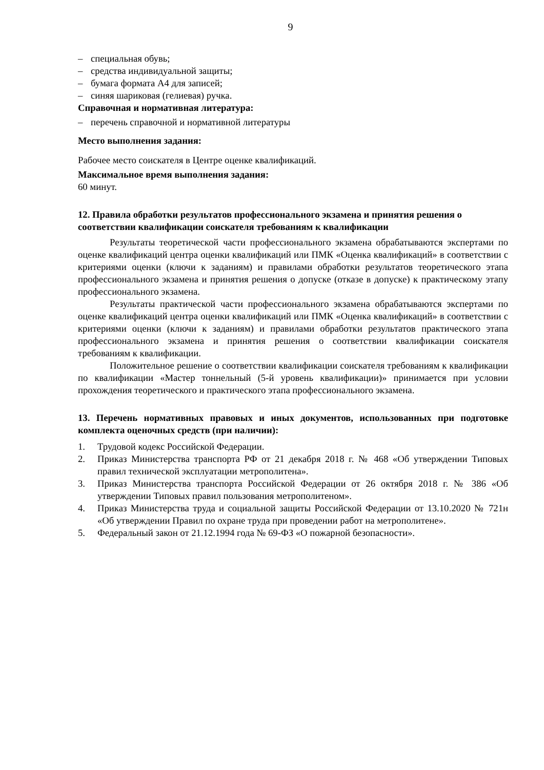9
– специальная обувь;
– средства индивидуальной защиты;
– бумага формата А4 для записей;
– синяя шариковая (гелиевая) ручка.
Справочная и нормативная литература:
– перечень справочной и нормативной литературы
Место выполнения задания:
Рабочее место соискателя в Центре оценке квалификаций.
Максимальное время выполнения задания:
60 минут.
12. Правила обработки результатов профессионального экзамена и принятия решения о соответствии квалификации соискателя требованиям к квалификации
Результаты теоретической части профессионального экзамена обрабатываются экспертами по оценке квалификаций центра оценки квалификаций или ПМК «Оценка квалификаций» в соответствии с критериями оценки (ключи к заданиям) и правилами обработки результатов теоретического этапа профессионального экзамена и принятия решения о допуске (отказе в допуске) к практическому этапу профессионального экзамена.
Результаты практической части профессионального экзамена обрабатываются экспертами по оценке квалификаций центра оценки квалификаций или ПМК «Оценка квалификаций» в соответствии с критериями оценки (ключи к заданиям) и правилами обработки результатов практического этапа профессионального экзамена и принятия решения о соответствии квалификации соискателя требованиям к квалификации.
Положительное решение о соответствии квалификации соискателя требованиям к квалификации по квалификации «Мастер тоннельный (5-й уровень квалификации)» принимается при условии прохождения теоретического и практического этапа профессионального экзамена.
13. Перечень нормативных правовых и иных документов, использованных при подготовке комплекта оценочных средств (при наличии):
1. Трудовой кодекс Российской Федерации.
2. Приказ Министерства транспорта РФ от 21 декабря 2018 г. № 468 «Об утверждении Типовых правил технической эксплуатации метрополитена».
3. Приказ Министерства транспорта Российской Федерации от 26 октября 2018 г. № 386 «Об утверждении Типовых правил пользования метрополитеном».
4. Приказ Министерства труда и социальной защиты Российской Федерации от 13.10.2020 № 721н «Об утверждении Правил по охране труда при проведении работ на метрополитене».
5. Федеральный закон от 21.12.1994 года № 69-ФЗ «О пожарной безопасности».